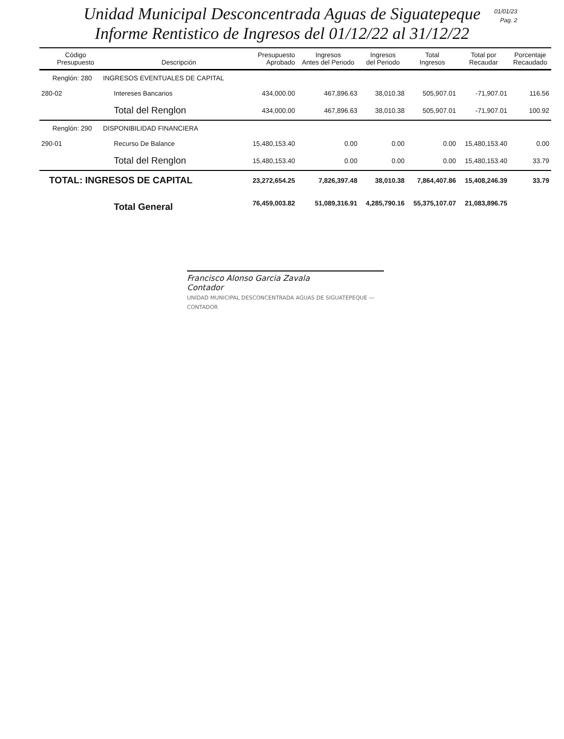Unidad Municipal Desconcentrada Aguas de Siguatepeque
Informe Rentistico de Ingresos del 01/12/22 al 31/12/22
01/01/23
Pag. 2
| Código Presupuesto | Descripción | Presupuesto Aprobado | Ingresos Antes del Periodo | Ingresos del Periodo | Total Ingresos | Total por Recaudar | Porcentaje Recaudado |
| --- | --- | --- | --- | --- | --- | --- | --- |
| Renglón: 280 INGRESOS EVENTUALES DE CAPITAL | | | | | | | |
| 280-02 | Intereses Bancarios | 434,000.00 | 467,896.63 | 38,010.38 | 505,907.01 | -71,907.01 | 116.56 |
| | Total del Renglon | 434,000.00 | 467,896.63 | 38,010.38 | 505,907.01 | -71,907.01 | 100.92 |
| Renglón: 290 DISPONIBILIDAD FINANCIERA | | | | | | | |
| 290-01 | Recurso De Balance | 15,480,153.40 | 0.00 | 0.00 | 0.00 | 15,480,153.40 | 0.00 |
| | Total del Renglon | 15,480,153.40 | 0.00 | 0.00 | 0.00 | 15,480,153.40 | 33.79 |
| TOTAL: INGRESOS DE CAPITAL | | 23,272,654.25 | 7,826,397.48 | 38,010.38 | 7,864,407.86 | 15,408,246.39 | 33.79 |
| | Total General | 76,459,003.82 | 51,089,316.91 | 4,285,790.16 | 55,375,107.07 | 21,083,896.75 | |
Francisco Alonso Garcia Zavala
Contador
UNIDAD MUNICIPAL DESCONCENTRADA AGUAS DE SIGUATEPEQUE — CONTADOR